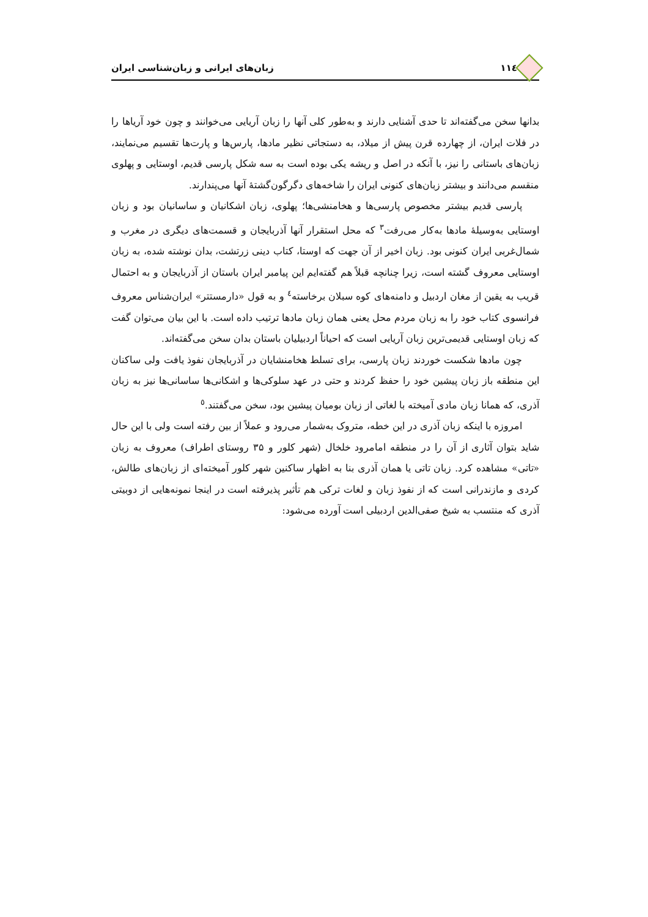۱۱٤ زبان‌های ایرانی و زبان‌شناسی ایران
بدانها سخن می‌گفته‌اند تا حدی آشنایی دارند و به‌طور کلی آنها را زبان آریایی می‌خوانند و چون خود آریاها را در فلات ایران، از چهارده قرن پیش از میلاد، به دستجاتی نظیر مادها، پارس‌ها و پارت‌ها تقسیم می‌نمایند، زبان‌های باستانی را نیز، با آنکه در اصل و ریشه یکی بوده است به سه شکل پارسی قدیم، اوستایی و پهلوی منقسم می‌دانند و بیشتر زبان‌های کنونی ایران را شاخه‌های دگرگون‌گشتهٔ آنها می‌پندارند.
پارسی قدیم بیشتر مخصوص پارسی‌ها و هخامنشی‌ها؛ پهلوی، زبان اشکانیان و ساسانیان بود و زبان اوستایی به‌وسیلهٔ مادها به‌کار می‌رفت<sup>۳</sup> که محل استقرار آنها آذربایجان و قسمت‌های دیگری در مغرب و شمال‌غربی ایران کنونی بود. زبان اخیر از آن جهت که اوستا، کتاب دینی زرتشت، بدان نوشته شده، به زبان اوستایی معروف گشته است، زیرا چنانچه قبلاً هم گفته‌ایم این پیامبر ایران باستان از آذربایجان و به احتمال قریب به یقین از مغان اردبیل و دامنه‌های کوه سبلان برخاسته<sup>٤</sup> و به قول «دارمستتر» ایران‌شناس معروف فرانسوی کتاب خود را به زبان مردم محل یعنی همان زبان مادها ترتیب داده است. با این بیان می‌توان گفت که زبان اوستایی قدیمی‌ترین زبان آریایی است که احیاناً اردبیلیان باستان بدان سخن می‌گفته‌اند.
چون مادها شکست خوردند زبان پارسی، برای تسلط هخامنشایان در آذربایجان نفوذ یافت ولی ساکنان این منطقه باز زبان پیشین خود را حفظ کردند و حتی در عهد سلوکی‌ها و اشکانی‌ها ساسانی‌ها نیز به زبان آذری، که همانا زبان مادی آمیخته با لغاتی از زبان بومیان پیشین بود، سخن می‌گفتند.<sup>٥</sup>
امروزه با اینکه زبان آذری در این خطه، متروک به‌شمار می‌رود و عملاً از بین رفته است ولی با این حال شاید بتوان آثاری از آن را در منطقه امامرود خلخال (شهر کلور و ۳۵ روستای اطراف) معروف به زبان «تاتی» مشاهده کرد. زبان تاتی یا همان آذری بنا به اظهار ساکنین شهر کلور آمیخته‌ای از زبان‌های طالش، کردی و مازندرانی است که از نفوذ زبان و لغات ترکی هم تأثیر پذیرفته است در اینجا نمونه‌هایی از دوبیتی آذری که منتسب به شیخ صفی‌الدین اردبیلی است آورده می‌شود: